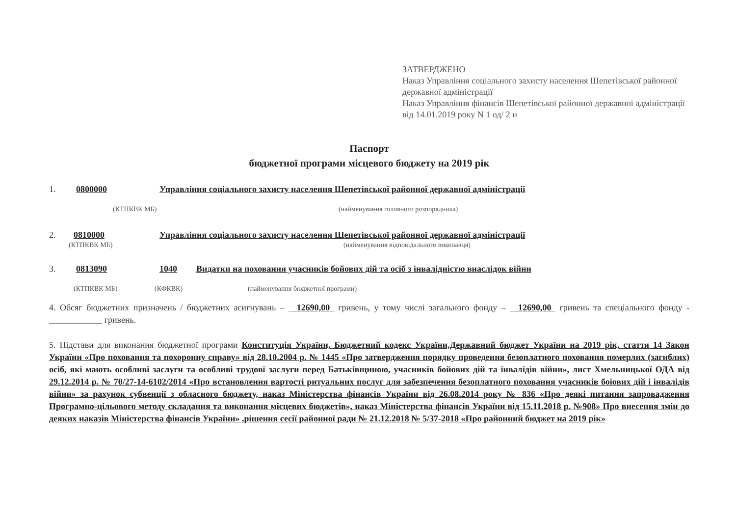ЗАТВЕРДЖЕНО
Наказ Управління соціального захисту населення Шепетівської районної державної адміністрації
Наказ Управління фінансів Шепетівської районної державної адміністрації
від 14.01.2019 року N 1 од/ 2 н
Паспорт
бюджетної програми місцевого бюджету на 2019 рік
1. 0800000 Управління соціального захисту населення Шепетівської районної державної адміністрації
(КТПКВК МБ) (найменування головного розпорядника)
2. 0810000 Управління соціального захисту населення Шепетівської районної державної адміністрації
(КТПКВК МБ) (найменування відповідального виконавця)
3. 0813090 1040 Видатки на поховання учасників бойових дій та осіб з інвалідністю внаслідок війни
(КТПКВК МБ) (КФКВК) (найменування бюджетної програми)
4. Обсяг бюджетних призначень / бюджетних асигнувань – 12690,00 гривень, у тому числі загального фонду – 12690,00 гривень та спеціального фонду - ____________ гривень.
5. Підстави для виконання бюджетної програми Конституція України, Бюджетний кодекс України,Державний бюджет України на 2019 рік, стаття 14 Закон України «Про поховання та похоронну справу» від 28.10.2004 р. № 1445 «Про затвердження порядку проведення безоплатного поховання померлих (загиблих) осіб, які мають особливі заслуги та особливі трудові заслуги перед Батьківщиною, учасників бойових дій та інвалідів війни», лист Хмельницької ОДА від 29.12.2014 р. № 70/27-14-6102/2014 «Про встановлення вартості ритуальних послуг для забезпечення безоплатного поховання учасників боіових дій і інвалідів війни» за рахунок субвенції з обласного бюджету, наказ Міністерства фінансів України від 26.08.2014 року № 836 «Про деякі питання запровадження Програмно-цільового методу складання та виконання місцевих бюджетів», наказ Міністерства фінансів України від 15.11.2018 р. №908» Про внесення змін до деяких наказів Міністерства фінансів України» ,рішення сесії районної ради № 21.12.2018 № 5/37-2018 «Про районний бюджет на 2019 рік»